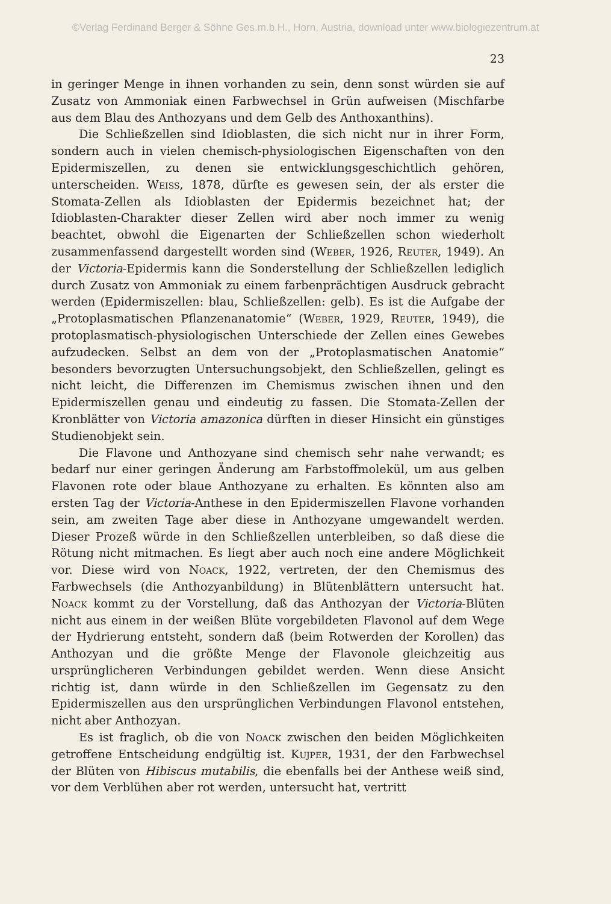©Verlag Ferdinand Berger & Söhne Ges.m.b.H., Horn, Austria, download unter www.biologiezentrum.at
23
in geringer Menge in ihnen vorhanden zu sein, denn sonst würden sie auf Zusatz von Ammoniak einen Farbwechsel in Grün aufweisen (Mischfarbe aus dem Blau des Anthozyans und dem Gelb des Anthoxanthins).
Die Schließzellen sind Idioblasten, die sich nicht nur in ihrer Form, sondern auch in vielen chemisch-physiologischen Eigenschaften von den Epidermiszellen, zu denen sie entwicklungsgeschichtlich gehören, unterscheiden. Weiss, 1878, dürfte es gewesen sein, der als erster die Stomata-Zellen als Idioblasten der Epidermis bezeichnet hat; der Idioblasten-Charakter dieser Zellen wird aber noch immer zu wenig beachtet, obwohl die Eigenarten der Schließzellen schon wiederholt zusammenfassend dargestellt worden sind (Weber, 1926, Reuter, 1949). An der Victoria-Epidermis kann die Sonderstellung der Schließzellen lediglich durch Zusatz von Ammoniak zu einem farbenprächtigen Ausdruck gebracht werden (Epidermiszellen: blau, Schließzellen: gelb). Es ist die Aufgabe der „Protoplasmatischen Pflanzenanatomie“ (Weber, 1929, Reuter, 1949), die protoplasmatisch-physiologischen Unterschiede der Zellen eines Gewebes aufzudecken. Selbst an dem von der „Protoplasmatischen Anatomie“ besonders bevorzugten Untersuchungsobjekt, den Schließzellen, gelingt es nicht leicht, die Differenzen im Chemismus zwischen ihnen und den Epidermiszellen genau und eindeutig zu fassen. Die Stomata-Zellen der Kronblätter von Victoria amazonica dürften in dieser Hinsicht ein günstiges Studienobjekt sein.
Die Flavone und Anthozyane sind chemisch sehr nahe verwandt; es bedarf nur einer geringen Änderung am Farbstoffmolekül, um aus gelben Flavonen rote oder blaue Anthozyane zu erhalten. Es könnten also am ersten Tag der Victoria-Anthese in den Epidermiszellen Flavone vorhanden sein, am zweiten Tage aber diese in Anthozyane umgewandelt werden. Dieser Prozeß würde in den Schließzellen unterbleiben, so daß diese die Rötung nicht mitmachen. Es liegt aber auch noch eine andere Möglichkeit vor. Diese wird von Noack, 1922, vertreten, der den Chemismus des Farbwechsels (die Anthozyanbildung) in Blütenblättern untersucht hat. Noack kommt zu der Vorstellung, daß das Anthozyan der Victoria-Blüten nicht aus einem in der weißen Blüte vorgebildeten Flavonol auf dem Wege der Hydrierung entsteht, sondern daß (beim Rotwerden der Korollen) das Anthozyan und die größte Menge der Flavonole gleichzeitig aus ursprünglicheren Verbindungen gebildet werden. Wenn diese Ansicht richtig ist, dann würde in den Schließzellen im Gegensatz zu den Epidermiszellen aus den ursprünglichen Verbindungen Flavonol entstehen, nicht aber Anthozyan.
Es ist fraglich, ob die von Noack zwischen den beiden Möglichkeiten getroffene Entscheidung endgültig ist. Kujper, 1931, der den Farbwechsel der Blüten von Hibiscus mutabilis, die ebenfalls bei der Anthese weiß sind, vor dem Verblühen aber rot werden, untersucht hat, vertritt